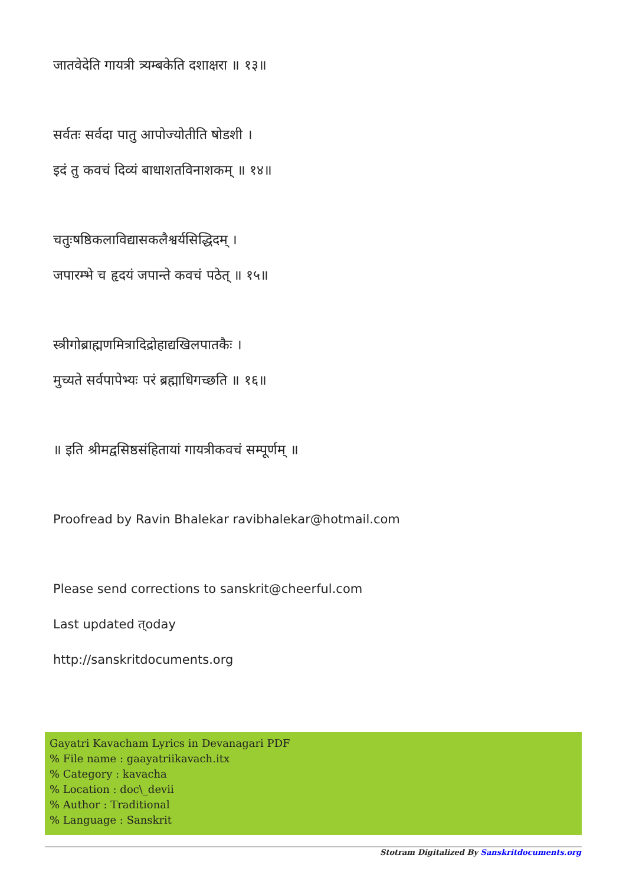जातवेदेति गायत्री त्र्यम्बकेति दशाक्षरा ॥ १३॥
सर्वतः सर्वदा पातु आपोज्योतीति षोडशी ।
इदं तु कवचं दिव्यं बाधाशतविनाशकम् ॥ १४॥
चतुःषष्ठिकलाविद्यासकलैश्वर्यसिद्धिदम् ।
जपारम्भे च हृदयं जपान्ते कवचं पठेत् ॥ १५॥
स्त्रीगोब्राह्मणमित्रादिद्रोहाद्यखिलपातकैः ।
मुच्यते सर्वपापेभ्यः परं ब्रह्माधिगच्छति ॥ १६॥
॥ इति श्रीमद्वसिष्ठसंहितायां गायत्रीकवचं सम्पूर्णम् ॥
Proofread by Ravin Bhalekar ravibhalekar@hotmail.com
Please send corrections to sanskrit@cheerful.com
Last updated त्oday
http://sanskritdocuments.org
Gayatri Kavacham Lyrics in Devanagari PDF
% File name : gaayatriikavach.itx
% Category : kavacha
% Location : doc\_devii
% Author : Traditional
% Language : Sanskrit
Stotram Digitalized By Sanskritdocuments.org